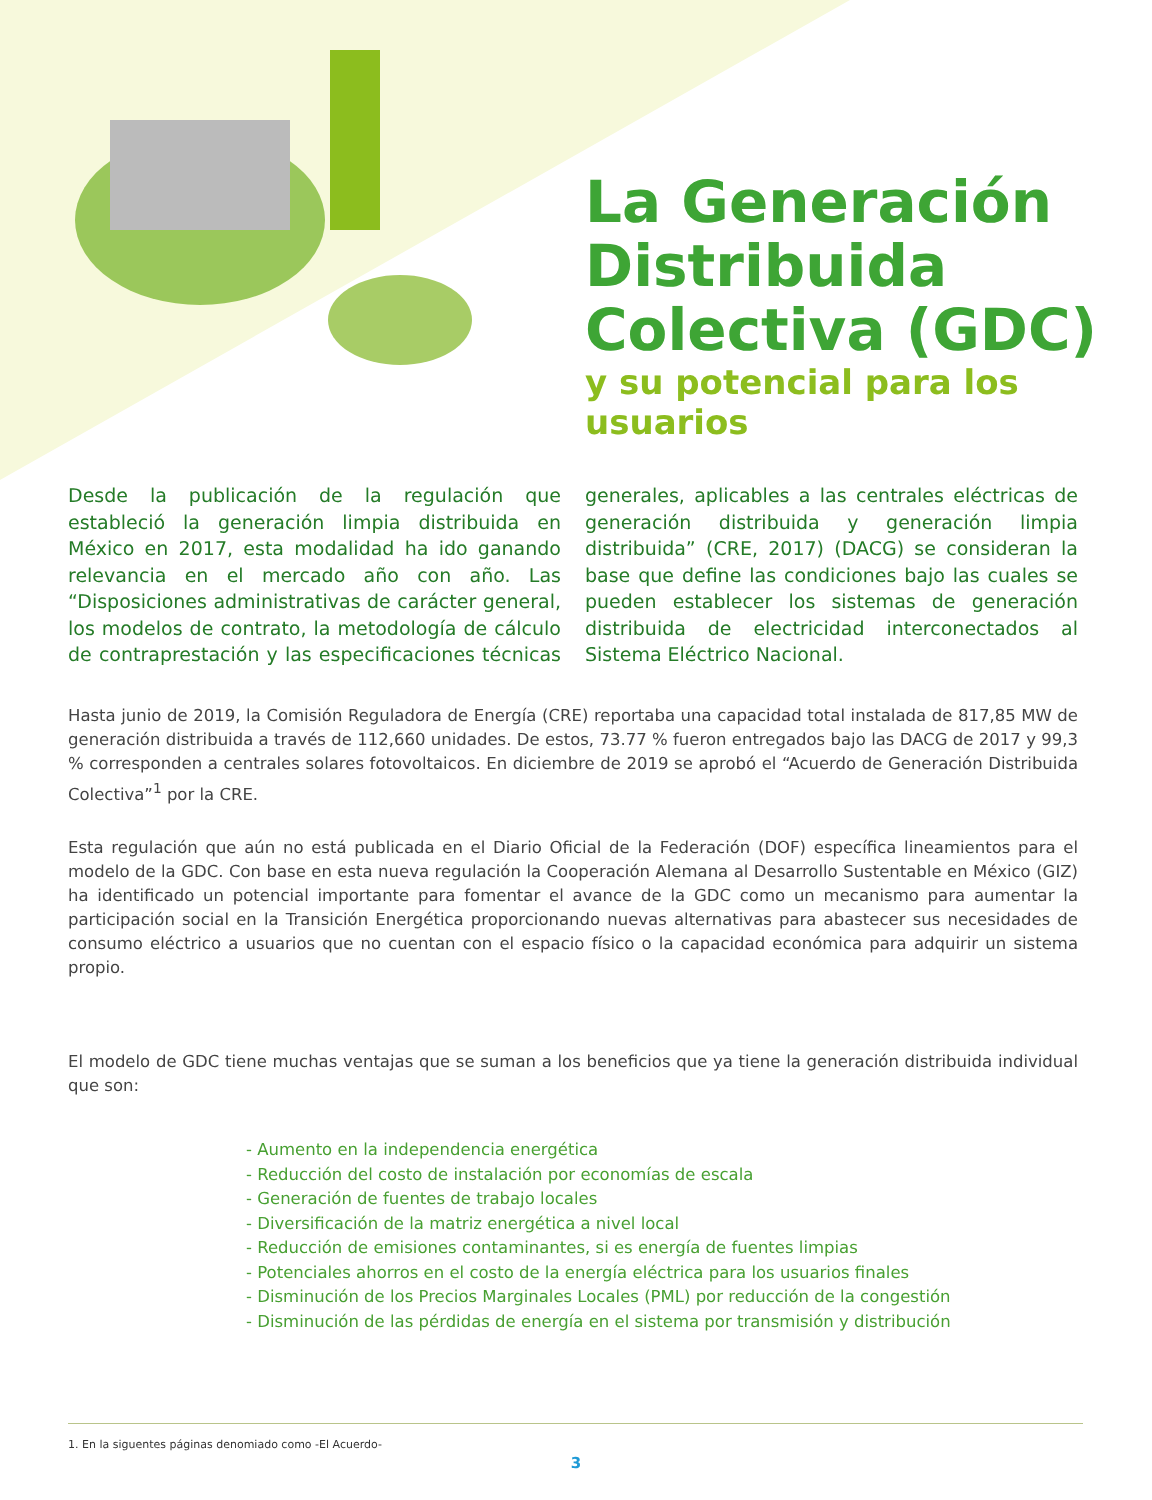La Generación
Distribuida
Colectiva (GDC)
y su potencial para los usuarios
Desde la publicación de la regulación que estableció la generación limpia distribuida en México en 2017, esta modalidad ha ido ganando relevancia en el mercado año con año. Las “Disposiciones administrativas de carácter general, los modelos de contrato, la metodología de cálculo de contraprestación y las especificaciones técnicas generales, aplicables a las centrales eléctricas de generación distribuida y generación limpia distribuida” (CRE, 2017) (DACG) se consideran la base que define las condiciones bajo las cuales se pueden establecer los sistemas de generación distribuida de electricidad interconectados al Sistema Eléctrico Nacional.
Hasta junio de 2019, la Comisión Reguladora de Energía (CRE) reportaba una capacidad total instalada de 817,85 MW de generación distribuida a través de 112,660 unidades. De estos, 73.77 % fueron entregados bajo las DACG de 2017 y 99,3 % corresponden a centrales solares fotovoltaicos. En diciembre de 2019 se aprobó el “Acuerdo de Generación Distribuida Colectiva”<sup>1</sup> por la CRE.
Esta regulación que aún no está publicada en el Diario Oficial de la Federación (DOF) específica lineamientos para el modelo de la GDC. Con base en esta nueva regulación la Cooperación Alemana al Desarrollo Sustentable en México (GIZ) ha identificado un potencial importante para fomentar el avance de la GDC como un mecanismo para aumentar la participación social en la Transición Energética proporcionando nuevas alternativas para abastecer sus necesidades de consumo eléctrico a usuarios que no cuentan con el espacio físico o la capacidad económica para adquirir un sistema propio.
El modelo de GDC tiene muchas ventajas que se suman a los beneficios que ya tiene la generación distribuida individual que son:
- Aumento en la independencia energética
- Reducción del costo de instalación por economías de escala
- Generación de fuentes de trabajo locales
- Diversificación de la matriz energética a nivel local
- Reducción de emisiones contaminantes, si es energía de fuentes limpias
- Potenciales ahorros en el costo de la energía eléctrica para los usuarios finales
- Disminución de los Precios Marginales Locales (PML) por reducción de la congestión
- Disminución de las pérdidas de energía en el sistema por transmisión y distribución
1. En la siguentes páginas denomiado como -El Acuerdo-
3